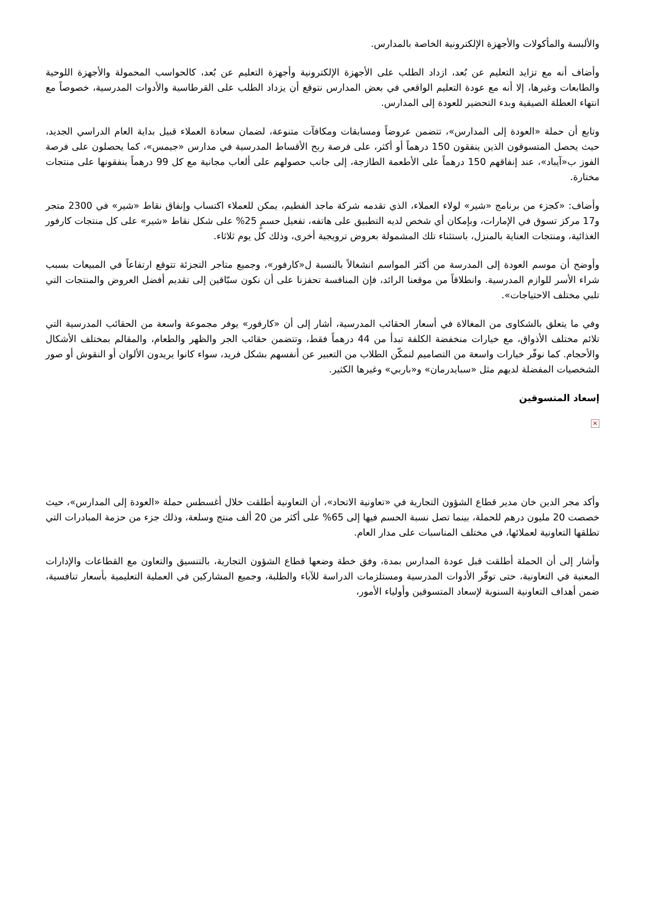والألبسة والمأكولات والأجهزة الإلكترونية الخاصة بالمدارس.
وأضاف أنه مع تزايد التعليم عن بُعد، ازداد الطلب على الأجهزة الإلكترونية وأجهزة التعليم عن بُعد، كالحواسب المحمولة والأجهزة اللوحية والطابعات وغيرها، إلا أنه مع عودة التعليم الواقعي في بعض المدارس نتوقع أن يزداد الطلب على القرطاسية والأدوات المدرسية، خصوصاً مع انتهاء العطلة الصيفية وبدء التحضير للعودة إلى المدارس.
وتابع أن حملة «العودة إلى المدارس»، تتضمن عروضاً ومسابقات ومكافآت متنوعة، لضمان سعادة العملاء قبيل بداية العام الدراسي الجديد، حيث يحصل المتسوقون الذين ينفقون 150 درهماً أو أكثر، على فرصة ربح الأقساط المدرسية في مدارس «جيمس»، كما يحصلون على فرصة الفوز ب«آيباد»، عند إنفاقهم 150 درهماً على الأطعمة الطازجة، إلى جانب حصولهم على ألعاب مجانية مع كل 99 درهماً ينفقونها على منتجات مختارة.
وأضاف: «كجزء من برنامج «شير» لولاء العملاء، الذي تقدمه شركة ماجد الفطيم، يمكن للعملاء اكتساب وإنفاق نقاط «شير» في 2300 متجر و17 مركز تسوق في الإمارات، وبإمكان أي شخص لديه التطبيق على هاتفه، تفعيل حسمٍ 25% على شكل نقاط «شير» على كل منتجات كارفور الغذائية، ومنتجات العناية بالمنزل، باستثناء تلك المشمولة بعروض ترويجية أخرى، وذلك كل يوم ثلاثاء.
وأوضح أن موسم العودة إلى المدرسة من أكثر المواسم انشغالاً بالنسبة ل«كارفور»، وجميع متاجر التجزئة تتوقع ارتفاعاً في المبيعات بسبب شراء الأسر للوازم المدرسية. وانطلاقاً من موقعنا الرائد، فإن المنافسة تحفزنا على أن نكون سبّاقين إلى تقديم أفضل العروض والمنتجات التي تلبي مختلف الاحتياجات».
وفي ما يتعلق بالشكاوى من المغالاة في أسعار الحقائب المدرسية، أشار إلى أن «كارفور» يوفر مجموعة واسعة من الحقائب المدرسية التي تلائم مختلف الأذواق، مع خيارات منخفضة الكلفة تبدأ من 44 درهماً فقط، وتتضمن حقائب الجر والظهر والطعام، والمقالم بمختلف الأشكال والأحجام. كما نوفّر خيارات واسعة من التصاميم لنمكّن الطلاب من التعبير عن أنفسهم بشكل فريد، سواء كانوا يريدون الألوان أو النقوش أو صور الشخصيات المفضلة لديهم مثل «سبايدرمان» و«باربي» وغيرها الكثير.
إسعاد المتسوقين
✕
وأكد مجر الدين خان مدير قطاع الشؤون التجارية في «تعاونية الاتحاد»، أن التعاونية أطلقت خلال أغسطس حملة «العودة إلى المدارس»، حيث خصصت 20 مليون درهم للحملة، بينما تصل نسبة الحسم فيها إلى 65% على أكثر من 20 ألف منتج وسلعة، وذلك جزء من حزمة المبادرات التي تطلقها التعاونية لعملائها، في مختلف المناسبات على مدار العام.
وأشار إلى أن الحملة أطلقت قبل عودة المدارس بمدة، وفق خطة وضعها قطاع الشؤون التجارية، بالتنسيق والتعاون مع القطاعات والإدارات المعنية في التعاونية، حتى توفّر الأدوات المدرسية ومستلزمات الدراسة للآباء والطلبة، وجميع المشاركين في العملية التعليمية بأسعار تنافسية، ضمن أهداف التعاونية السنوية لإسعاد المتسوقين وأولياء الأمور،